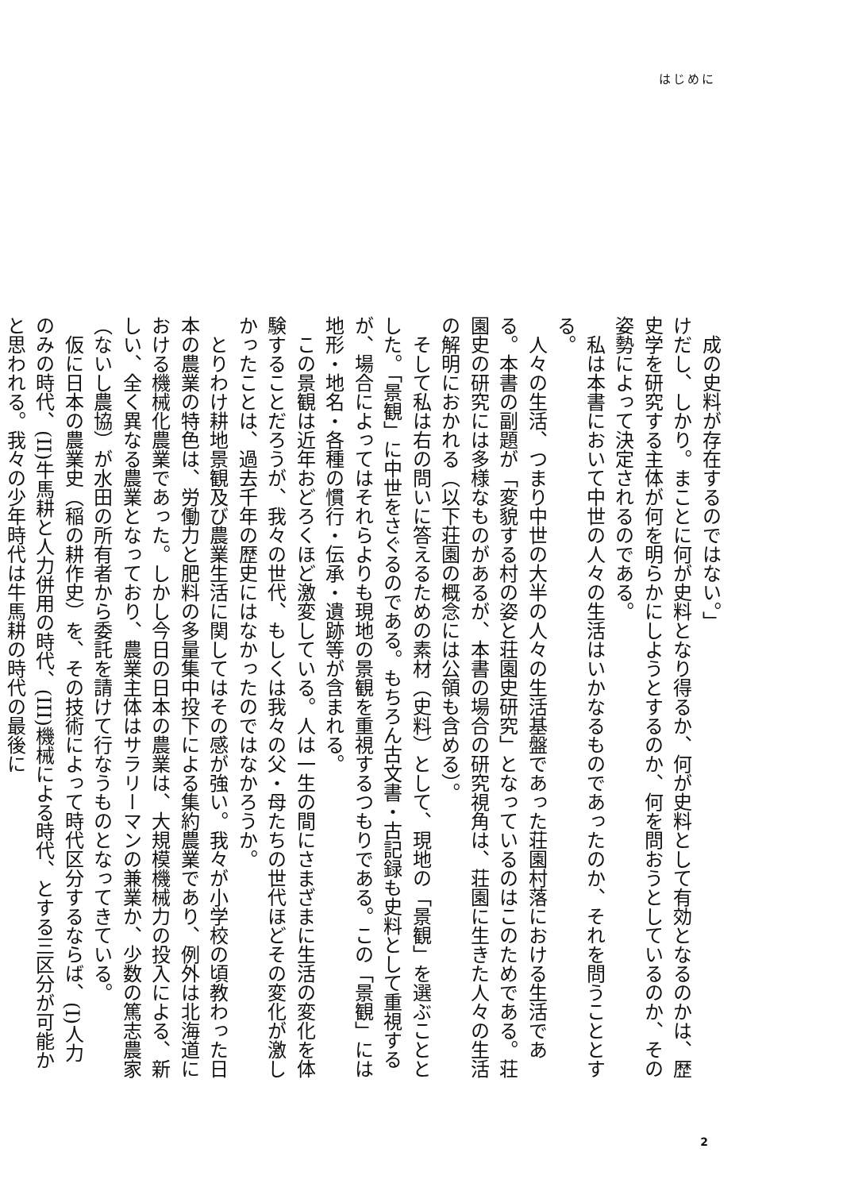はじめに
成の史料が存在するのではない。」
けだし、しかり。まことに何が史料となり得るか、何が史料として有効となるのかは、歴史学を研究する主体が何を明らかにしようとするのか、何を問おうとしているのか、その姿勢によって決定されるのである。
私は本書において中世の人々の生活はいかなるものであったのか、それを問うこととする。
人々の生活、つまり中世の大半の人々の生活基盤であった荘園村落における生活である。本書の副題が「変貌する村の姿と荘園史研究」となっているのはこのためである。荘園史の研究には多様なものがあるが、本書の場合の研究視角は、荘園に生きた人々の生活の解明におかれる（以下荘園の概念には公領も含める）。
そして私は右の問いに答えるための素材（史料）として、現地の「景観」を選ぶこととした。「景観」に中世をさぐるのである。もちろん古文書・古記録も史料として重視するが、場合によってはそれらよりも現地の景観を重視するつもりである。この「景観」には地形・地名・各種の慣行・伝承・遺跡等が含まれる。
この景観は近年おどろくほど激変している。人は一生の間にさまざまに生活の変化を体験することだろうが、我々の世代、もしくは我々の父・母たちの世代ほどその変化が激しかったことは、過去千年の歴史にはなかったのではなかろうか。
とりわけ耕地景観及び農業生活に関してはその感が強い。我々が小学校の頃教わった日本の農業の特色は、労働力と肥料の多量集中投下による集約農業であり、例外は北海道における機械化農業であった。しかし今日の日本の農業は、大規模機械力の投入による、新しい、全く異なる農業となっており、農業主体はサラリーマンの兼業か、少数の篤志農家（ないし農協）が水田の所有者から委託を請けて行なうものとなってきている。
仮に日本の農業史（稲の耕作史）を、その技術によって時代区分するならば、(I)人力のみの時代、(II)牛馬耕と人力併用の時代、(III)機械による時代、とする三区分が可能かと思われる。我々の少年時代は牛馬耕の時代の最後に
2